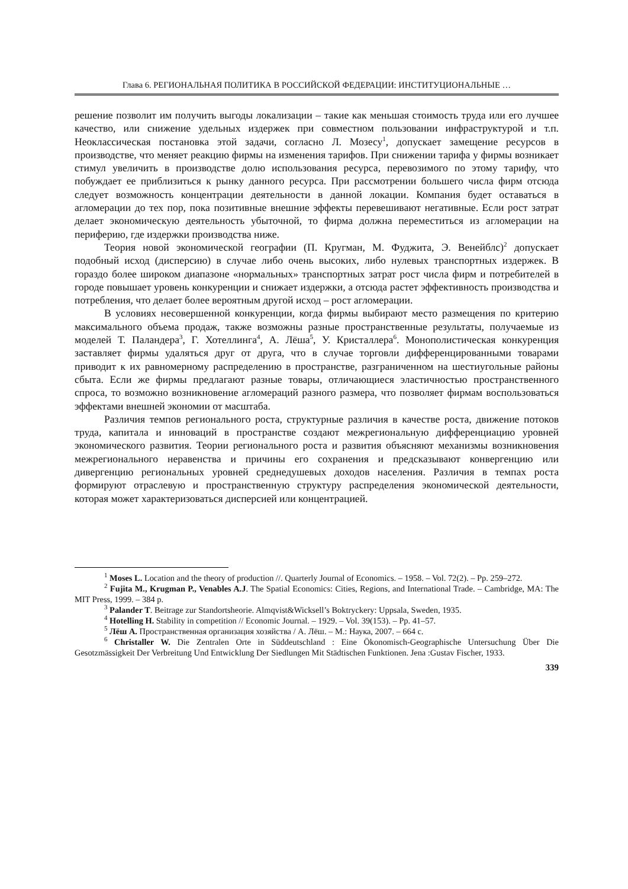Глава 6. РЕГИОНАЛЬНАЯ ПОЛИТИКА В РОССИЙСКОЙ ФЕДЕРАЦИИ: ИНСТИТУЦИОНАЛЬНЫЕ …
решение позволит им получить выгоды локализации – такие как меньшая стоимость труда или его лучшее качество, или снижение удельных издержек при совместном пользовании инфраструктурой и т.п. Неоклассическая постановка этой задачи, согласно Л. Мозесу<sup>1</sup>, допускает замещение ресурсов в производстве, что меняет реакцию фирмы на изменения тарифов. При снижении тарифа у фирмы возникает стимул увеличить в производстве долю использования ресурса, перевозимого по этому тарифу, что побуждает ее приблизиться к рынку данного ресурса. При рассмотрении большего числа фирм отсюда следует возможность концентрации деятельности в данной локации. Компания будет оставаться в агломерации до тех пор, пока позитивные внешние эффекты перевешивают негативные. Если рост затрат делает экономическую деятельность убыточной, то фирма должна переместиться из агломерации на периферию, где издержки производства ниже.
Теория новой экономической географии (П. Кругман, М. Фуджита, Э. Венейблс)<sup>2</sup> допускает подобный исход (дисперсию) в случае либо очень высоких, либо нулевых транспортных издержек. В гораздо более широком диапазоне «нормальных» транспортных затрат рост числа фирм и потребителей в городе повышает уровень конкуренции и снижает издержки, а отсюда растет эффективность производства и потребления, что делает более вероятным другой исход – рост агломерации.
В условиях несовершенной конкуренции, когда фирмы выбирают место размещения по критерию максимального объема продаж, также возможны разные пространственные результаты, получаемые из моделей Т. Паландера<sup>3</sup>, Г. Хотеллинга<sup>4</sup>, А. Лёша<sup>5</sup>, У. Кристаллера<sup>6</sup>. Монополистическая конкуренция заставляет фирмы удаляться друг от друга, что в случае торговли дифференцированными товарами приводит к их равномерному распределению в пространстве, разграниченном на шестиугольные районы сбыта. Если же фирмы предлагают разные товары, отличающиеся эластичностью пространственного спроса, то возможно возникновение агломераций разного размера, что позволяет фирмам воспользоваться эффектами внешней экономии от масштаба.
Различия темпов регионального роста, структурные различия в качестве роста, движение потоков труда, капитала и инноваций в пространстве создают межрегиональную дифференциацию уровней экономического развития. Теории регионального роста и развития объясняют механизмы возникновения межрегионального неравенства и причины его сохранения и предсказывают конвергенцию или дивергенцию региональных уровней среднедушевых доходов населения. Различия в темпах роста формируют отраслевую и пространственную структуру распределения экономической деятельности, которая может характеризоваться дисперсией или концентрацией.
<sup>1</sup> Moses L. Location and the theory of production //. Quarterly Journal of Economics. – 1958. – Vol. 72(2). – Pp. 259–272.
<sup>2</sup> Fujita M., Krugman P., Venables A.J. The Spatial Economics: Cities, Regions, and International Trade. – Cambridge, MA: The MIT Press, 1999. – 384 p.
<sup>3</sup> Palander T. Beitrage zur Standortsheorie. Almqvist&Wicksell’s Boktryckery: Uppsala, Sweden, 1935.
<sup>4</sup> Hotelling H. Stability in competition // Economic Journal. – 1929. – Vol. 39(153). – Pp. 41–57.
<sup>5</sup> Лёш А. Пространственная организация хозяйства / А. Лёш. – М.: Наука, 2007. – 664 с.
<sup>6</sup> Christaller W. Die Zentralen Orte in Süddeutschland : Eine Ökonomisch-Geographische Untersuchung Über Die Gesotzmässigkeit Der Verbreitung Und Entwicklung Der Siedlungen Mit Städtischen Funktionen. Jena :Gustav Fischer, 1933.
339